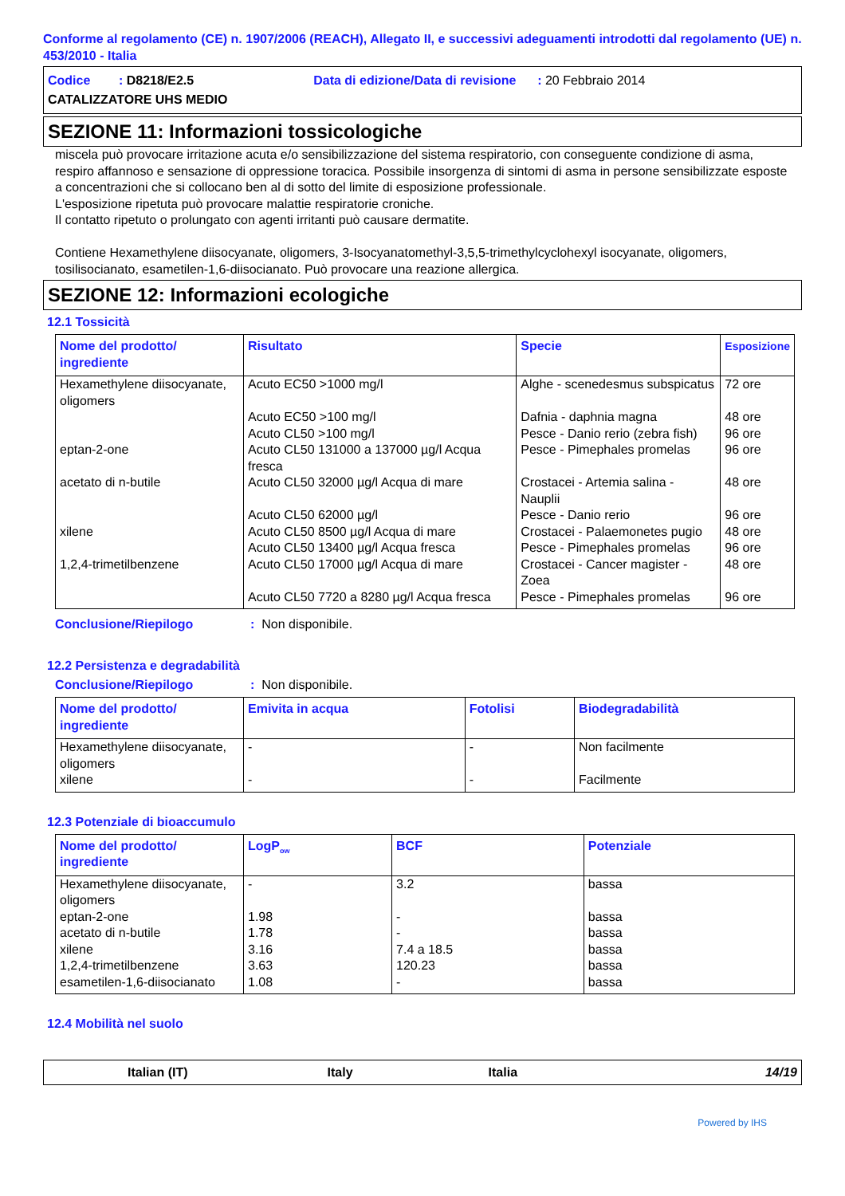Conforme al regolamento (CE) n. 1907/2006 (REACH), Allegato II, e successivi adeguamenti introdotti dal regolamento (UE) n. 453/2010 - Italia
Codice : D8218/E2.5 Data di edizione/Data di revisione : 20 Febbraio 2014
CATALIZZATORE UHS MEDIO
SEZIONE 11: Informazioni tossicologiche
miscela può provocare irritazione acuta e/o sensibilizzazione del sistema respiratorio, con conseguente condizione di asma, respiro affannoso e sensazione di oppressione toracica. Possibile insorgenza di sintomi di asma in persone sensibilizzate esposte a concentrazioni che si collocano ben al di sotto del limite di esposizione professionale.
L'esposizione ripetuta può provocare malattie respiratorie croniche.
Il contatto ripetuto o prolungato con agenti irritanti può causare dermatite.
Contiene Hexamethylene diisocyanate, oligomers, 3-Isocyanatomethyl-3,5,5-trimethylcyclohexyl isocyanate, oligomers, tosilisocianato, esametilen-1,6-diisocianato. Può provocare una reazione allergica.
SEZIONE 12: Informazioni ecologiche
12.1 Tossicità
| Nome del prodotto/ ingrediente | Risultato | Specie | Esposizione |
| --- | --- | --- | --- |
| Hexamethylene diisocyanate, oligomers | Acuto EC50 >1000 mg/l | Alghe - scenedesmus subspicatus | 72 ore |
| | Acuto EC50 >100 mg/l | Dafnia - daphnia magna | 48 ore |
| | Acuto CL50 >100 mg/l | Pesce - Danio rerio (zebra fish) | 96 ore |
| eptan-2-one | Acuto CL50 131000 a 137000 µg/l Acqua fresca | Pesce - Pimephales promelas | 96 ore |
| acetato di n-butile | Acuto CL50 32000 µg/l Acqua di mare | Crostacei - Artemia salina - Nauplii | 48 ore |
| | Acuto CL50 62000 µg/l | Pesce - Danio rerio | 96 ore |
| xilene | Acuto CL50 8500 µg/l Acqua di mare | Crostacei - Palaemonetes pugio | 48 ore |
| | Acuto CL50 13400 µg/l Acqua fresca | Pesce - Pimephales promelas | 96 ore |
| 1,2,4-trimetilbenzene | Acuto CL50 17000 µg/l Acqua di mare | Crostacei - Cancer magister - Zoea | 48 ore |
| | Acuto CL50 7720 a 8280 µg/l Acqua fresca | Pesce - Pimephales promelas | 96 ore |
Conclusione/Riepilogo: Non disponibile.
12.2 Persistenza e degradabilità
Conclusione/Riepilogo: Non disponibile.
| Nome del prodotto/ ingrediente | Emivita in acqua | Fotolisi | Biodegradabilità |
| --- | --- | --- | --- |
| Hexamethylene diisocyanate, oligomers | - | - | Non facilmente |
| xilene | - | - | Facilmente |
12.3 Potenziale di bioaccumulo
| Nome del prodotto/ ingrediente | LogP<sub>ow</sub> | BCF | Potenziale |
| --- | --- | --- | --- |
| Hexamethylene diisocyanate, oligomers | - | 3.2 | bassa |
| eptan-2-one | 1.98 | - | bassa |
| acetato di n-butile | 1.78 | - | bassa |
| xilene | 3.16 | 7.4 a 18.5 | bassa |
| 1,2,4-trimetilbenzene | 3.63 | 120.23 | bassa |
| esametilen-1,6-diisocianato | 1.08 | - | bassa |
12.4 Mobilità nel suolo
Italian (IT) Italy Italia 14/19
Powered by IHS